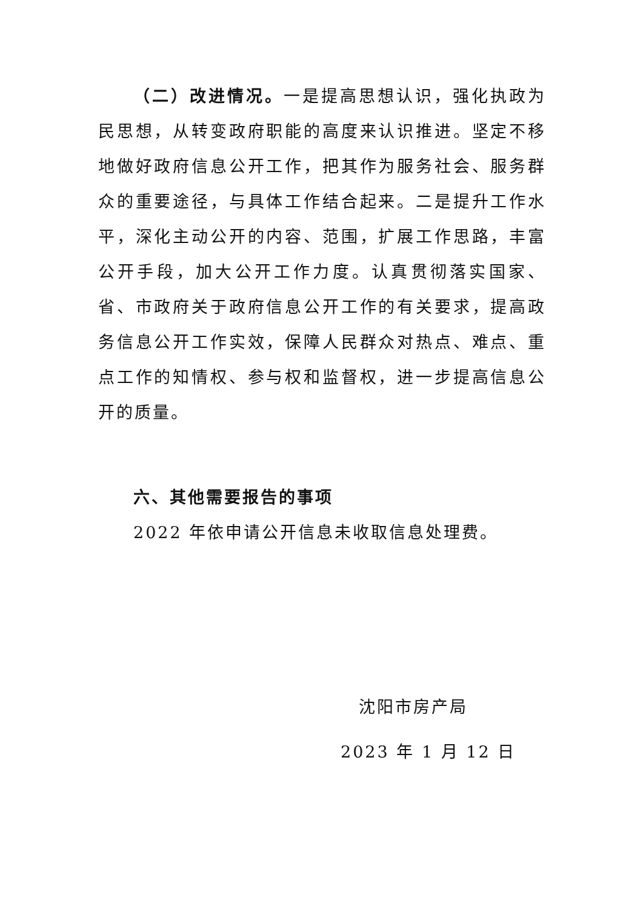（二）改进情况。一是提高思想认识，强化执政为民思想，从转变政府职能的高度来认识推进。坚定不移地做好政府信息公开工作，把其作为服务社会、服务群众的重要途径，与具体工作结合起来。二是提升工作水平，深化主动公开的内容、范围，扩展工作思路，丰富公开手段，加大公开工作力度。认真贯彻落实国家、省、市政府关于政府信息公开工作的有关要求，提高政务信息公开工作实效，保障人民群众对热点、难点、重点工作的知情权、参与权和监督权，进一步提高信息公开的质量。
六、其他需要报告的事项
2022 年依申请公开信息未收取信息处理费。
沈阳市房产局
2023 年 1 月 12 日